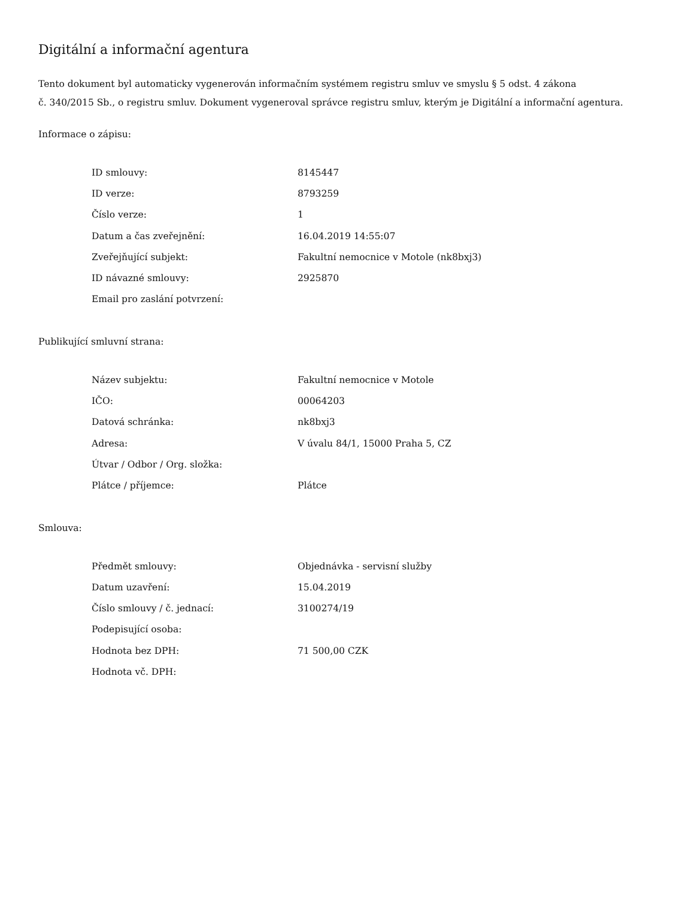Digitální a informační agentura
Tento dokument byl automaticky vygenerován informačním systémem registru smluv ve smyslu § 5 odst. 4 zákona
č. 340/2015 Sb., o registru smluv. Dokument vygeneroval správce registru smluv, kterým je Digitální a informační agentura.
Informace o zápisu:
| ID smlouvy: | 8145447 |
| ID verze: | 8793259 |
| Číslo verze: | 1 |
| Datum a čas zveřejnění: | 16.04.2019 14:55:07 |
| Zveřejňující subjekt: | Fakultní nemocnice v Motole (nk8bxj3) |
| ID návazné smlouvy: | 2925870 |
| Email pro zaslání potvrzení: | |
Publikující smluvní strana:
| Název subjektu: | Fakultní nemocnice v Motole |
| IČO: | 00064203 |
| Datová schránka: | nk8bxj3 |
| Adresa: | V úvalu 84/1, 15000 Praha 5, CZ |
| Útvar / Odbor / Org. složka: | |
| Plátce / příjemce: | Plátce |
Smlouva:
| Předmět smlouvy: | Objednávka - servisní služby |
| Datum uzavření: | 15.04.2019 |
| Číslo smlouvy / č. jednací: | 3100274/19 |
| Podepisující osoba: | |
| Hodnota bez DPH: | 71 500,00 CZK |
| Hodnota vč. DPH: | |